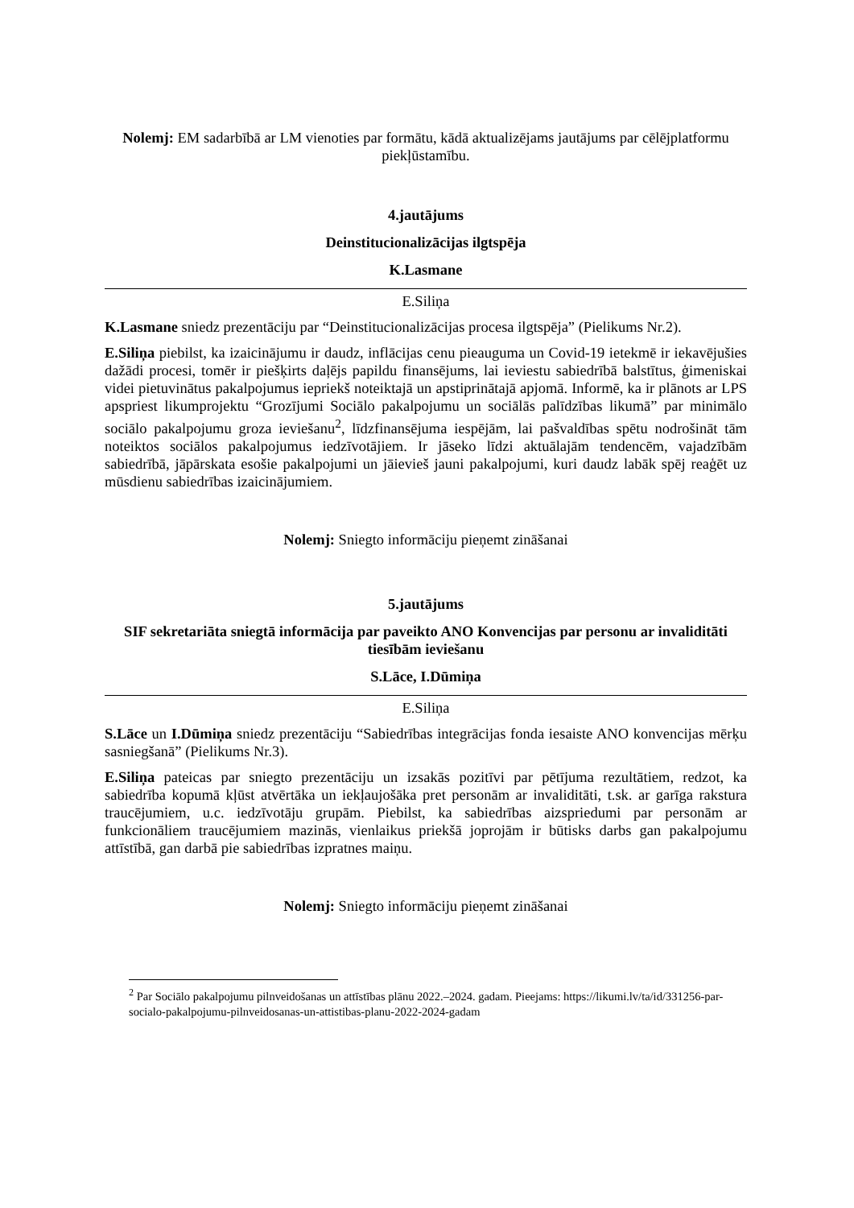Nolemj: EM sadarbībā ar LM vienoties par formātu, kādā aktualizējams jautājums par cēlējplatformu piekļūstamību.
4.jautājums
Deinstitucionalizācijas ilgtspēja
K.Lasmane
E.Siliņa
K.Lasmane sniedz prezentāciju par “Deinstitucionalizācijas procesa ilgtspēja” (Pielikums Nr.2).
E.Siliņa piebilst, ka izaicinājumu ir daudz, inflācijas cenu pieauguma un Covid-19 ietekmē ir iekavējušies dažādi procesi, tomēr ir piešķirts daļējs papildu finansējums, lai ieviestu sabiedrībā balstītus, ģimeniskai videi pietuvinātus pakalpojumus iepriekš noteiktajā un apstiprinātajā apjomā. Informē, ka ir plānots ar LPS apspriest likumprojektu “Grozījumi Sociālo pakalpojumu un sociālās palīdzības likumā” par minimālo sociālo pakalpojumu groza ieviešanu<sup>2</sup>, līdzfinansējuma iespējām, lai pašvaldības spētu nodrošināt tām noteiktos sociālos pakalpojumus iedzīvotājiem. Ir jāseko līdzi aktuālajām tendencēm, vajadzībām sabiedrībā, jāpārskata esošie pakalpojumi un jāievieš jauni pakalpojumi, kuri daudz labāk spēj reaģēt uz mūsdienu sabiedrības izaicinājumiem.
Nolemj: Sniegto informāciju pieņemt zināšanai
5.jautājums
SIF sekretariāta sniegtā informācija par paveikto ANO Konvencijas par personu ar invaliditāti tiesībām ieviešanu
S.Lāce, I.Dūmiņa
E.Siliņa
S.Lāce un I.Dūmiņa sniedz prezentāciju “Sabiedrības integrācijas fonda iesaiste ANO konvencijas mērķu sasniegšanā” (Pielikums Nr.3).
E.Siliņa pateicas par sniegto prezentāciju un izsakās pozitīvi par pētījuma rezultātiem, redzot, ka sabiedrība kopumā kļūst atvērtāka un iekļaujošāka pret personām ar invaliditāti, t.sk. ar garīga rakstura traucējumiem, u.c. iedzīvotāju grupām. Piebilst, ka sabiedrības aizspriedumi par personām ar funkcionāliem traucējumiem mazinās, vienlaikus priekšā joprojām ir būtisks darbs gan pakalpojumu attīstībā, gan darbā pie sabiedrības izpratnes maiņu.
Nolemj: Sniegto informāciju pieņemt zināšanai
<sup>2</sup> Par Sociālo pakalpojumu pilnveidošanas un attīstības plānu 2022.–2024. gadam. Pieejams: https://likumi.lv/ta/id/331256-par-socialo-pakalpojumu-pilnveidosanas-un-attistibas-planu-2022-2024-gadam